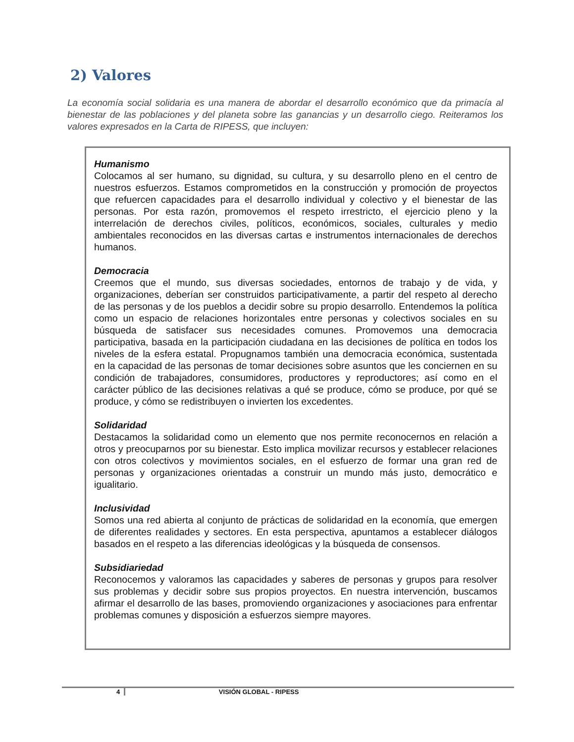2) Valores
La economía social solidaria es una manera de abordar el desarrollo económico que da primacía al bienestar de las poblaciones y del planeta sobre las ganancias y un desarrollo ciego. Reiteramos los valores expresados en la Carta de RIPESS, que incluyen:
Humanismo
Colocamos al ser humano, su dignidad, su cultura, y su desarrollo pleno en el centro de nuestros esfuerzos. Estamos comprometidos en la construcción y promoción de proyectos que refuercen capacidades para el desarrollo individual y colectivo y el bienestar de las personas. Por esta razón, promovemos el respeto irrestricto, el ejercicio pleno y la interrelación de derechos civiles, políticos, económicos, sociales, culturales y medio ambientales reconocidos en las diversas cartas e instrumentos internacionales de derechos humanos.
Democracia
Creemos que el mundo, sus diversas sociedades, entornos de trabajo y de vida, y organizaciones, deberían ser construidos participativamente, a partir del respeto al derecho de las personas y de los pueblos a decidir sobre su propio desarrollo. Entendemos la política como un espacio de relaciones horizontales entre personas y colectivos sociales en su búsqueda de satisfacer sus necesidades comunes. Promovemos una democracia participativa, basada en la participación ciudadana en las decisiones de política en todos los niveles de la esfera estatal. Propugnamos también una democracia económica, sustentada en la capacidad de las personas de tomar decisiones sobre asuntos que les conciernen en su condición de trabajadores, consumidores, productores y reproductores; así como en el carácter público de las decisiones relativas a qué se produce, cómo se produce, por qué se produce, y cómo se redistribuyen o invierten los excedentes.
Solidaridad
Destacamos la solidaridad como un elemento que nos permite reconocernos en relación a otros y preocuparnos por su bienestar. Esto implica movilizar recursos y establecer relaciones con otros colectivos y movimientos sociales, en el esfuerzo de formar una gran red de personas y organizaciones orientadas a construir un mundo más justo, democrático e igualitario.
Inclusividad
Somos una red abierta al conjunto de prácticas de solidaridad en la economía, que emergen de diferentes realidades y sectores. En esta perspectiva, apuntamos a establecer diálogos basados en el respeto a las diferencias ideológicas y la búsqueda de consensos.
Subsidiariedad
Reconocemos y valoramos las capacidades y saberes de personas y grupos para resolver sus problemas y decidir sobre sus propios proyectos. En nuestra intervención, buscamos afirmar el desarrollo de las bases, promoviendo organizaciones y asociaciones para enfrentar problemas comunes y disposición a esfuerzos siempre mayores.
4 VISIÓN GLOBAL - RIPESS